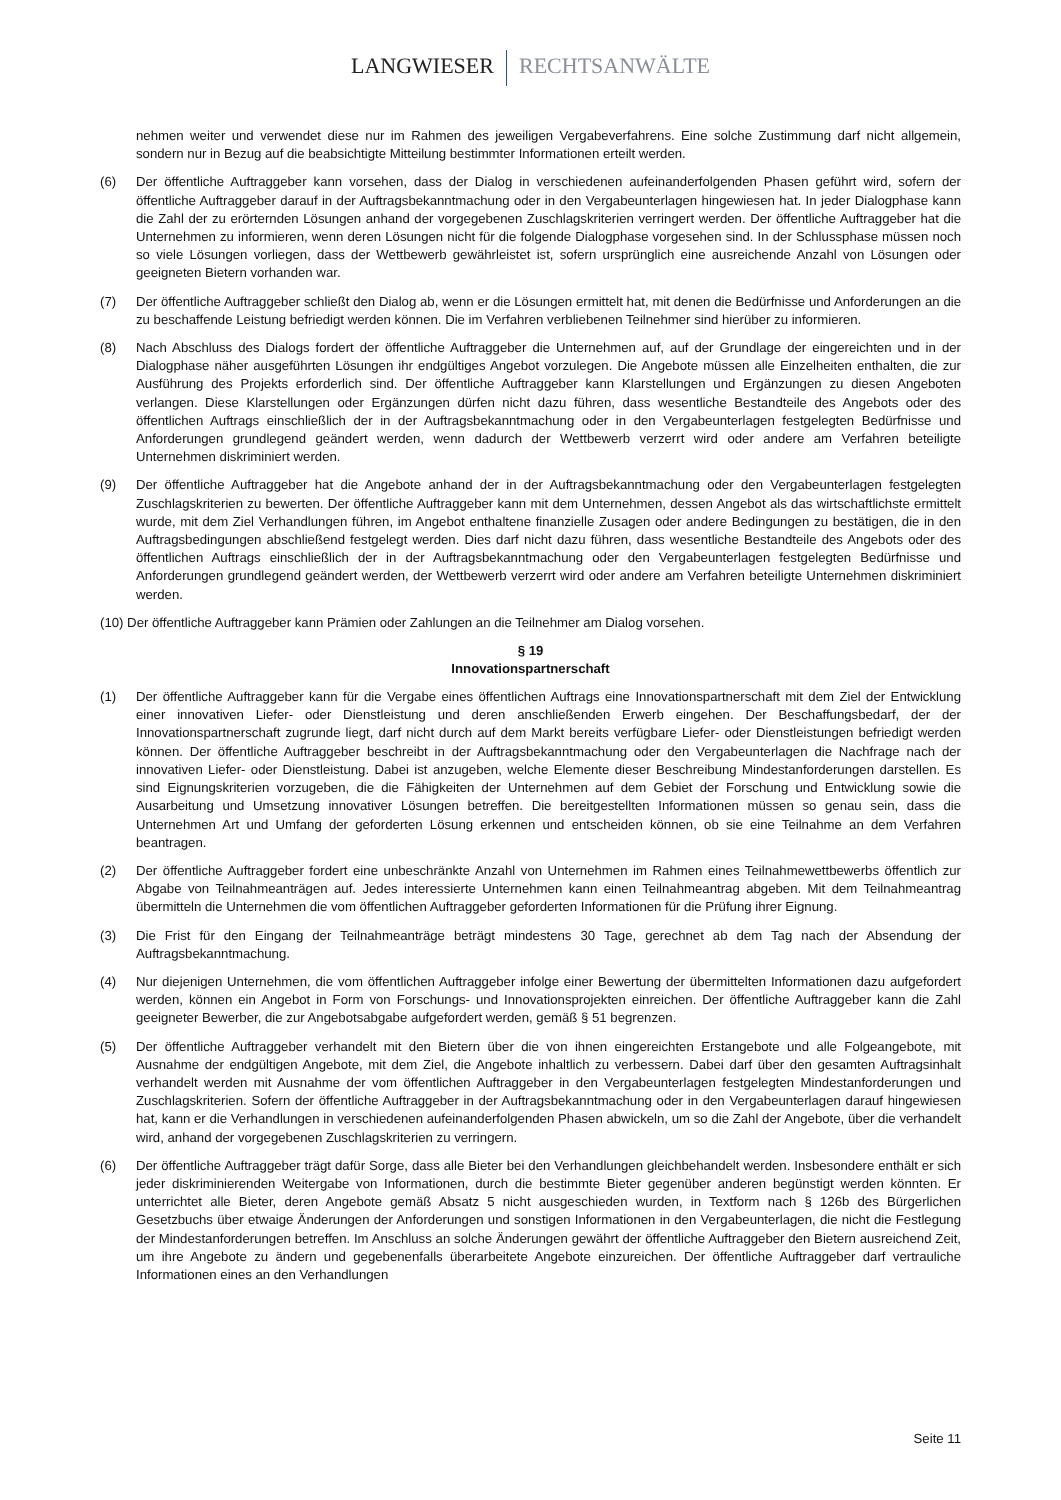LANGWIESER RECHTSANWÄLTE
nehmen weiter und verwendet diese nur im Rahmen des jeweiligen Vergabeverfahrens. Eine solche Zustimmung darf nicht allgemein, sondern nur in Bezug auf die beabsichtigte Mitteilung bestimmter Informationen erteilt werden.
(6) Der öffentliche Auftraggeber kann vorsehen, dass der Dialog in verschiedenen aufeinanderfolgenden Phasen geführt wird, sofern der öffentliche Auftraggeber darauf in der Auftragsbekanntmachung oder in den Vergabeunterlagen hingewiesen hat. In jeder Dialogphase kann die Zahl der zu erörternden Lösungen anhand der vorgegebenen Zuschlagskriterien verringert werden. Der öffentliche Auftraggeber hat die Unternehmen zu informieren, wenn deren Lösungen nicht für die folgende Dialogphase vorgesehen sind. In der Schlussphase müssen noch so viele Lösungen vorliegen, dass der Wettbewerb gewährleistet ist, sofern ursprünglich eine ausreichende Anzahl von Lösungen oder geeigneten Bietern vorhanden war.
(7) Der öffentliche Auftraggeber schließt den Dialog ab, wenn er die Lösungen ermittelt hat, mit denen die Bedürfnisse und Anforderungen an die zu beschaffende Leistung befriedigt werden können. Die im Verfahren verbliebenen Teilnehmer sind hierüber zu informieren.
(8) Nach Abschluss des Dialogs fordert der öffentliche Auftraggeber die Unternehmen auf, auf der Grundlage der eingereichten und in der Dialogphase näher ausgeführten Lösungen ihr endgültiges Angebot vorzulegen. Die Angebote müssen alle Einzelheiten enthalten, die zur Ausführung des Projekts erforderlich sind. Der öffentliche Auftraggeber kann Klarstellungen und Ergänzungen zu diesen Angeboten verlangen. Diese Klarstellungen oder Ergänzungen dürfen nicht dazu führen, dass wesentliche Bestandteile des Angebots oder des öffentlichen Auftrags einschließlich der in der Auftragsbekanntmachung oder in den Vergabeunterlagen festgelegten Bedürfnisse und Anforderungen grundlegend geändert werden, wenn dadurch der Wettbewerb verzerrt wird oder andere am Verfahren beteiligte Unternehmen diskriminiert werden.
(9) Der öffentliche Auftraggeber hat die Angebote anhand der in der Auftragsbekanntmachung oder den Vergabeunterlagen festgelegten Zuschlagskriterien zu bewerten. Der öffentliche Auftraggeber kann mit dem Unternehmen, dessen Angebot als das wirtschaftlichste ermittelt wurde, mit dem Ziel Verhandlungen führen, im Angebot enthaltene finanzielle Zusagen oder andere Bedingungen zu bestätigen, die in den Auftragsbedingungen abschließend festgelegt werden. Dies darf nicht dazu führen, dass wesentliche Bestandteile des Angebots oder des öffentlichen Auftrags einschließlich der in der Auftragsbekanntmachung oder den Vergabeunterlagen festgelegten Bedürfnisse und Anforderungen grundlegend geändert werden, der Wettbewerb verzerrt wird oder andere am Verfahren beteiligte Unternehmen diskriminiert werden.
(10) Der öffentliche Auftraggeber kann Prämien oder Zahlungen an die Teilnehmer am Dialog vorsehen.
§ 19
Innovationspartnerschaft
(1) Der öffentliche Auftraggeber kann für die Vergabe eines öffentlichen Auftrags eine Innovationspartnerschaft mit dem Ziel der Entwicklung einer innovativen Liefer- oder Dienstleistung und deren anschließenden Erwerb eingehen. Der Beschaffungsbedarf, der der Innovationspartnerschaft zugrunde liegt, darf nicht durch auf dem Markt bereits verfügbare Liefer- oder Dienstleistungen befriedigt werden können. Der öffentliche Auftraggeber beschreibt in der Auftragsbekanntmachung oder den Vergabeunterlagen die Nachfrage nach der innovativen Liefer- oder Dienstleistung. Dabei ist anzugeben, welche Elemente dieser Beschreibung Mindestanforderungen darstellen. Es sind Eignungskriterien vorzugeben, die die Fähigkeiten der Unternehmen auf dem Gebiet der Forschung und Entwicklung sowie die Ausarbeitung und Umsetzung innovativer Lösungen betreffen. Die bereitgestellten Informationen müssen so genau sein, dass die Unternehmen Art und Umfang der geforderten Lösung erkennen und entscheiden können, ob sie eine Teilnahme an dem Verfahren beantragen.
(2) Der öffentliche Auftraggeber fordert eine unbeschränkte Anzahl von Unternehmen im Rahmen eines Teilnahmewettbewerbs öffentlich zur Abgabe von Teilnahmeanträgen auf. Jedes interessierte Unternehmen kann einen Teilnahmeantrag abgeben. Mit dem Teilnahmeantrag übermitteln die Unternehmen die vom öffentlichen Auftraggeber geforderten Informationen für die Prüfung ihrer Eignung.
(3) Die Frist für den Eingang der Teilnahmeanträge beträgt mindestens 30 Tage, gerechnet ab dem Tag nach der Absendung der Auftragsbekanntmachung.
(4) Nur diejenigen Unternehmen, die vom öffentlichen Auftraggeber infolge einer Bewertung der übermittelten Informationen dazu aufgefordert werden, können ein Angebot in Form von Forschungs- und Innovationsprojekten einreichen. Der öffentliche Auftraggeber kann die Zahl geeigneter Bewerber, die zur Angebotsabgabe aufgefordert werden, gemäß § 51 begrenzen.
(5) Der öffentliche Auftraggeber verhandelt mit den Bietern über die von ihnen eingereichten Erstangebote und alle Folgeangebote, mit Ausnahme der endgültigen Angebote, mit dem Ziel, die Angebote inhaltlich zu verbessern. Dabei darf über den gesamten Auftragsinhalt verhandelt werden mit Ausnahme der vom öffentlichen Auftraggeber in den Vergabeunterlagen festgelegten Mindestanforderungen und Zuschlagskriterien. Sofern der öffentliche Auftraggeber in der Auftragsbekanntmachung oder in den Vergabeunterlagen darauf hingewiesen hat, kann er die Verhandlungen in verschiedenen aufeinanderfolgenden Phasen abwickeln, um so die Zahl der Angebote, über die verhandelt wird, anhand der vorgegebenen Zuschlagskriterien zu verringern.
(6) Der öffentliche Auftraggeber trägt dafür Sorge, dass alle Bieter bei den Verhandlungen gleichbehandelt werden. Insbesondere enthält er sich jeder diskriminierenden Weitergabe von Informationen, durch die bestimmte Bieter gegenüber anderen begünstigt werden könnten. Er unterrichtet alle Bieter, deren Angebote gemäß Absatz 5 nicht ausgeschieden wurden, in Textform nach § 126b des Bürgerlichen Gesetzbuchs über etwaige Änderungen der Anforderungen und sonstigen Informationen in den Vergabeunterlagen, die nicht die Festlegung der Mindestanforderungen betreffen. Im Anschluss an solche Änderungen gewährt der öffentliche Auftraggeber den Bietern ausreichend Zeit, um ihre Angebote zu ändern und gegebenenfalls überarbeitete Angebote einzureichen. Der öffentliche Auftraggeber darf vertrauliche Informationen eines an den Verhandlungen
Seite 11